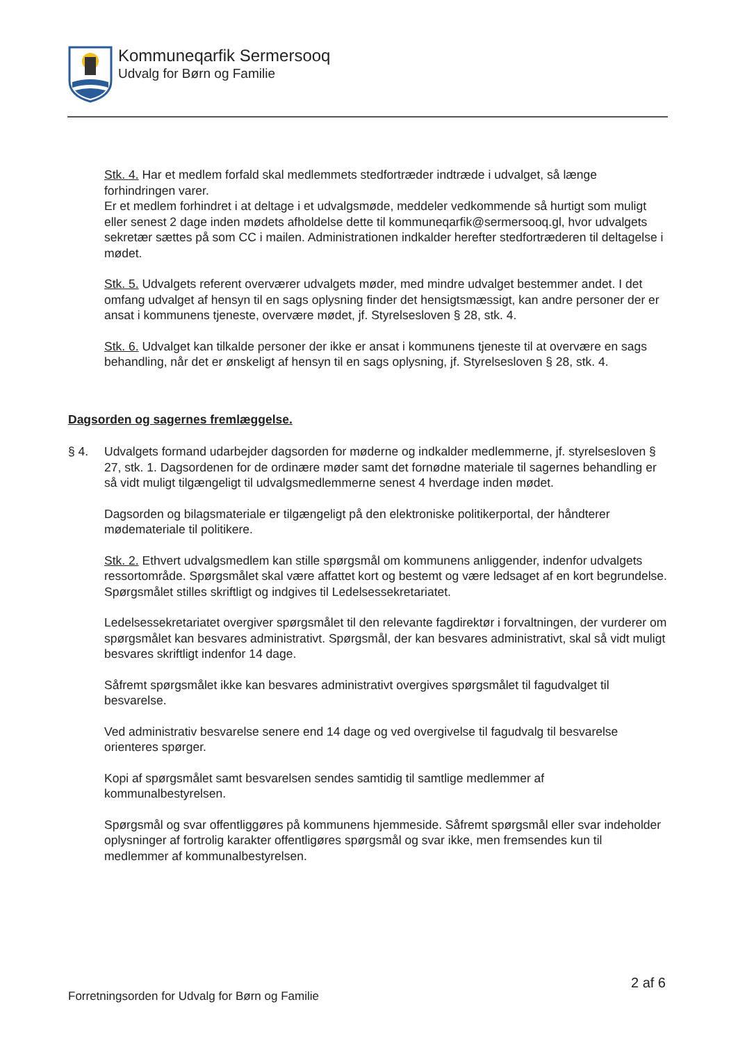Kommuneqarfik Sermersooq
Udvalg for Børn og Familie
Stk. 4. Har et medlem forfald skal medlemmets stedfortræder indtræde i udvalget, så længe forhindringen varer.
Er et medlem forhindret i at deltage i et udvalgsmøde, meddeler vedkommende så hurtigt som muligt eller senest 2 dage inden mødets afholdelse dette til kommuneqarfik@sermersooq.gl, hvor udvalgets sekretær sættes på som CC i mailen. Administrationen indkalder herefter stedfortræderen til deltagelse i mødet.
Stk. 5. Udvalgets referent overværer udvalgets møder, med mindre udvalget bestemmer andet. I det omfang udvalget af hensyn til en sags oplysning finder det hensigtsmæssigt, kan andre personer der er ansat i kommunens tjeneste, overvære mødet, jf. Styrelsesloven § 28, stk. 4.
Stk. 6. Udvalget kan tilkalde personer der ikke er ansat i kommunens tjeneste til at overvære en sags behandling, når det er ønskeligt af hensyn til en sags oplysning, jf. Styrelsesloven § 28, stk. 4.
Dagsorden og sagernes fremlæggelse.
§ 4. Udvalgets formand udarbejder dagsorden for møderne og indkalder medlemmerne, jf. styrelsesloven § 27, stk. 1. Dagsordenen for de ordinære møder samt det fornødne materiale til sagernes behandling er så vidt muligt tilgængeligt til udvalgsmedlemmerne senest 4 hverdage inden mødet.
Dagsorden og bilagsmateriale er tilgængeligt på den elektroniske politikerportal, der håndterer mødemateriale til politikere.
Stk. 2. Ethvert udvalgsmedlem kan stille spørgsmål om kommunens anliggender, indenfor udvalgets ressortområde. Spørgsmålet skal være affattet kort og bestemt og være ledsaget af en kort begrundelse. Spørgsmålet stilles skriftligt og indgives til Ledelsessekretariatet.
Ledelsessekretariatet overgiver spørgsmålet til den relevante fagdirektør i forvaltningen, der vurderer om spørgsmålet kan besvares administrativt. Spørgsmål, der kan besvares administrativt, skal så vidt muligt besvares skriftligt indenfor 14 dage.
Såfremt spørgsmålet ikke kan besvares administrativt overgives spørgsmålet til fagudvalget til besvarelse.
Ved administrativ besvarelse senere end 14 dage og ved overgivelse til fagudvalg til besvarelse orienteres spørger.
Kopi af spørgsmålet samt besvarelsen sendes samtidig til samtlige medlemmer af kommunalbestyrelsen.
Spørgsmål og svar offentliggøres på kommunens hjemmeside. Såfremt spørgsmål eller svar indeholder oplysninger af fortrolig karakter offentligøres spørgsmål og svar ikke, men fremsendes kun til medlemmer af kommunalbestyrelsen.
2 af 6
Forretningsorden for Udvalg for Børn og Familie